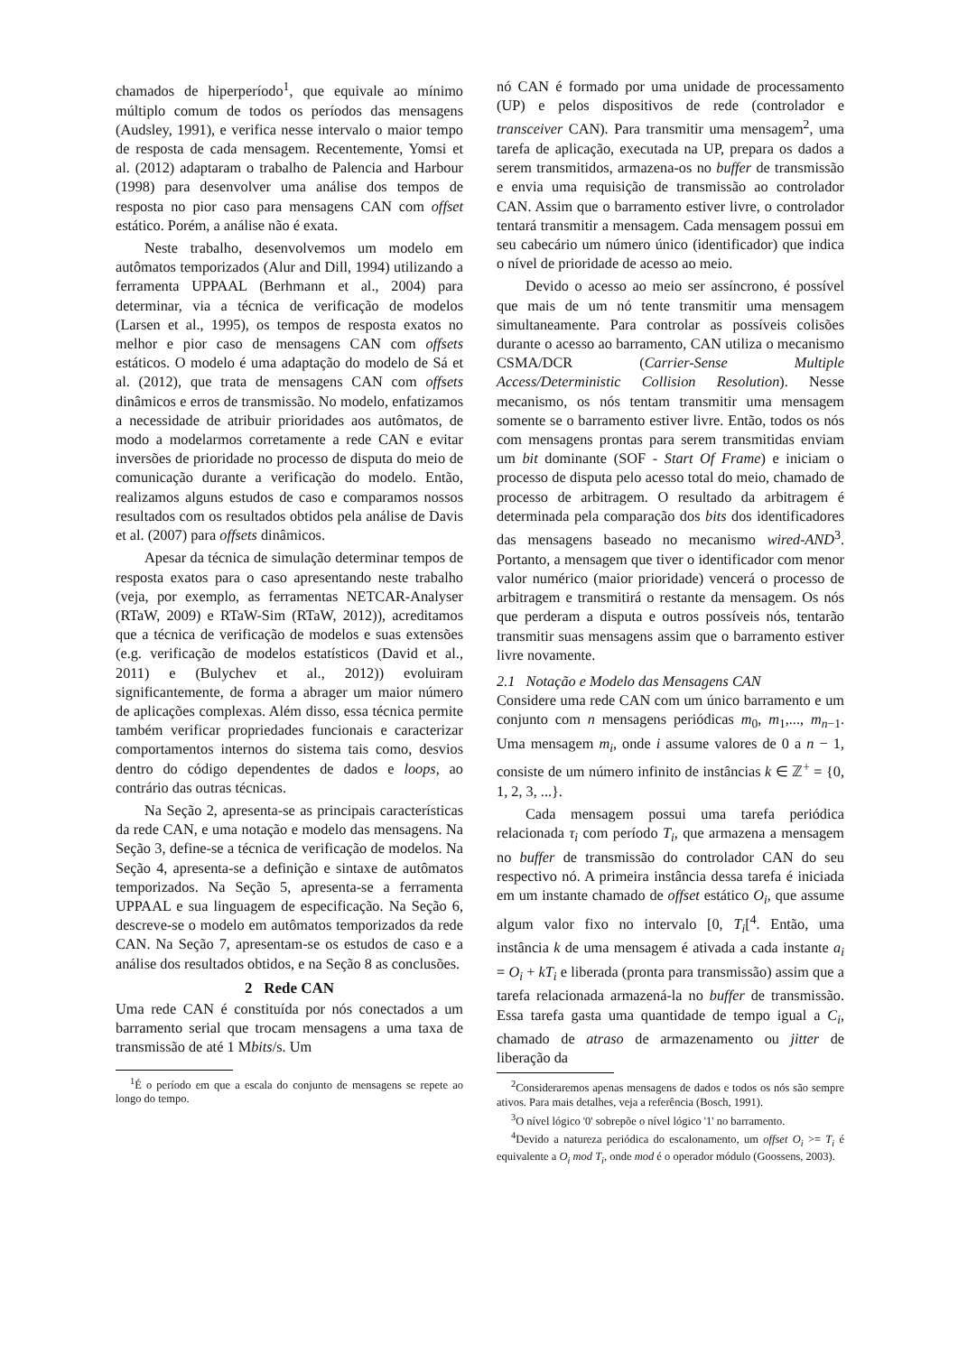chamados de hiperperíodo<sup>1</sup>, que equivale ao mínimo múltiplo comum de todos os períodos das mensagens (Audsley, 1991), e verifica nesse intervalo o maior tempo de resposta de cada mensagem. Recentemente, Yomsi et al. (2012) adaptaram o trabalho de Palencia and Harbour (1998) para desenvolver uma análise dos tempos de resposta no pior caso para mensagens CAN com offset estático. Porém, a análise não é exata.
Neste trabalho, desenvolvemos um modelo em autômatos temporizados (Alur and Dill, 1994) utilizando a ferramenta UPPAAL (Berhmann et al., 2004) para determinar, via a técnica de verificação de modelos (Larsen et al., 1995), os tempos de resposta exatos no melhor e pior caso de mensagens CAN com offsets estáticos. O modelo é uma adaptação do modelo de Sá et al. (2012), que trata de mensagens CAN com offsets dinâmicos e erros de transmissão. No modelo, enfatizamos a necessidade de atribuir prioridades aos autômatos, de modo a modelarmos corretamente a rede CAN e evitar inversões de prioridade no processo de disputa do meio de comunicação durante a verificação do modelo. Então, realizamos alguns estudos de caso e comparamos nossos resultados com os resultados obtidos pela análise de Davis et al. (2007) para offsets dinâmicos.
Apesar da técnica de simulação determinar tempos de resposta exatos para o caso apresentando neste trabalho (veja, por exemplo, as ferramentas NETCAR-Analyser (RTaW, 2009) e RTaW-Sim (RTaW, 2012)), acreditamos que a técnica de verificação de modelos e suas extensões (e.g. verificação de modelos estatísticos (David et al., 2011) e (Bulychev et al., 2012)) evoluiram significantemente, de forma a abrager um maior número de aplicações complexas. Além disso, essa técnica permite também verificar propriedades funcionais e caracterizar comportamentos internos do sistema tais como, desvios dentro do código dependentes de dados e loops, ao contrário das outras técnicas.
Na Seção 2, apresenta-se as principais características da rede CAN, e uma notação e modelo das mensagens. Na Seção 3, define-se a técnica de verificação de modelos. Na Seção 4, apresenta-se a definição e sintaxe de autômatos temporizados. Na Seção 5, apresenta-se a ferramenta UPPAAL e sua linguagem de especificação. Na Seção 6, descreve-se o modelo em autômatos temporizados da rede CAN. Na Seção 7, apresentam-se os estudos de caso e a análise dos resultados obtidos, e na Seção 8 as conclusões.
2 Rede CAN
Uma rede CAN é constituída por nós conectados a um barramento serial que trocam mensagens a uma taxa de transmissão de até 1 Mbits/s. Um
<sup>1</sup> É o período em que a escala do conjunto de mensagens se repete ao longo do tempo.
nó CAN é formado por uma unidade de processamento (UP) e pelos dispositivos de rede (controlador e transceiver CAN). Para transmitir uma mensagem<sup>2</sup>, uma tarefa de aplicação, executada na UP, prepara os dados a serem transmitidos, armazena-os no buffer de transmissão e envia uma requisição de transmissão ao controlador CAN. Assim que o barramento estiver livre, o controlador tentará transmitir a mensagem. Cada mensagem possui em seu cabecário um número único (identificador) que indica o nível de prioridade de acesso ao meio.
Devido o acesso ao meio ser assíncrono, é possível que mais de um nó tente transmitir uma mensagem simultaneamente. Para controlar as possíveis colisões durante o acesso ao barramento, CAN utiliza o mecanismo CSMA/DCR (Carrier-Sense Multiple Access/Deterministic Collision Resolution). Nesse mecanismo, os nós tentam transmitir uma mensagem somente se o barramento estiver livre. Então, todos os nós com mensagens prontas para serem transmitidas enviam um bit dominante (SOF - Start Of Frame) e iniciam o processo de disputa pelo acesso total do meio, chamado de processo de arbitragem. O resultado da arbitragem é determinada pela comparação dos bits dos identificadores das mensagens baseado no mecanismo wired-AND<sup>3</sup>. Portanto, a mensagem que tiver o identificador com menor valor numérico (maior prioridade) vencerá o processo de arbitragem e transmitirá o restante da mensagem. Os nós que perderam a disputa e outros possíveis nós, tentarão transmitir suas mensagens assim que o barramento estiver livre novamente.
2.1 Notação e Modelo das Mensagens CAN
Considere uma rede CAN com um único barramento e um conjunto com n mensagens periódicas m<sub>0</sub>, m<sub>1</sub>,..., m<sub>n−1</sub>. Uma mensagem m<sub>i</sub>, onde i assume valores de 0 a n − 1, consiste de um número infinito de instâncias k ∈ ℤ<sup>+</sup> = {0, 1, 2, 3, ...}.
Cada mensagem possui uma tarefa periódica relacionada τ<sub>i</sub> com período T<sub>i</sub>, que armazena a mensagem no buffer de transmissão do controlador CAN do seu respectivo nó. A primeira instância dessa tarefa é iniciada em um instante chamado de offset estático O<sub>i</sub>, que assume algum valor fixo no intervalo [0, T<sub>i</sub>[<sup>4</sup>. Então, uma instância k de uma mensagem é ativada a cada instante a<sub>i</sub> = O<sub>i</sub> + kT<sub>i</sub> e liberada (pronta para transmissão) assim que a tarefa relacionada armazená-la no buffer de transmissão. Essa tarefa gasta uma quantidade de tempo igual a C<sub>i</sub>, chamado de atraso de armazenamento ou jitter de liberação da
<sup>2</sup> Consideraremos apenas mensagens de dados e todos os nós são sempre ativos. Para mais detalhes, veja a referência (Bosch, 1991).
<sup>3</sup> O nível lógico '0' sobrepõe o nível lógico '1' no barramento.
<sup>4</sup> Devido a natureza periódica do escalonamento, um offset O<sub>i</sub> >= T<sub>i</sub> é equivalente a O<sub>i</sub> mod T<sub>i</sub>, onde mod é o operador módulo (Goossens, 2003).